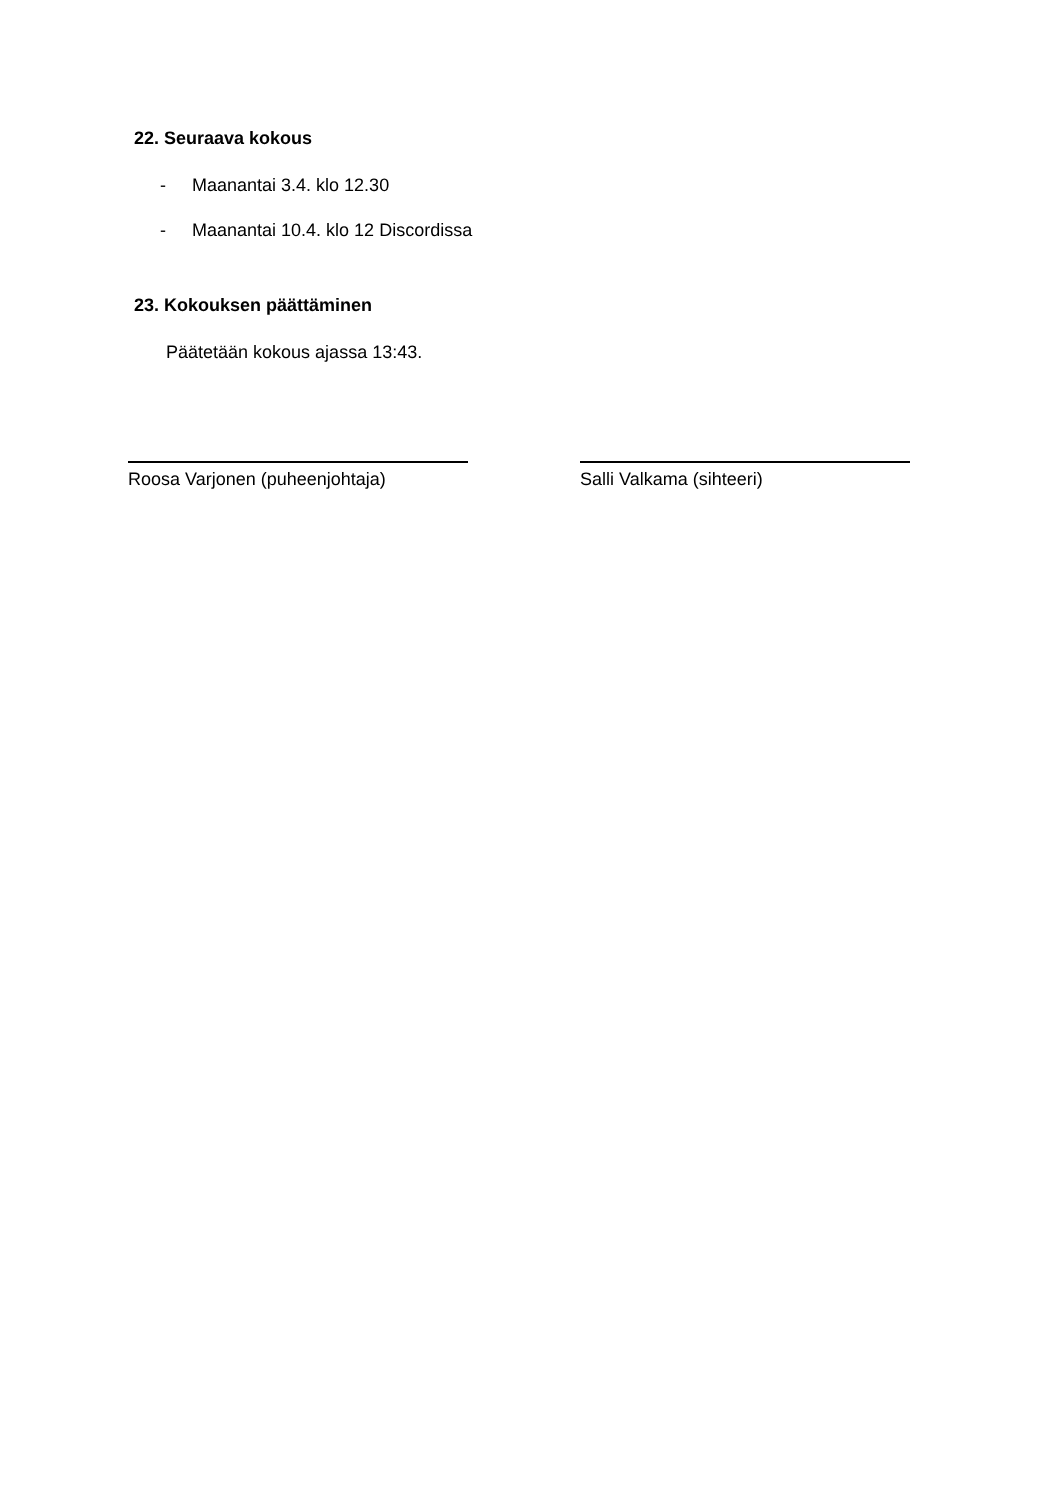22. Seuraava kokous
- Maanantai 3.4. klo 12.30
- Maanantai 10.4. klo 12 Discordissa
23. Kokouksen päättäminen
Päätetään kokous ajassa 13:43.
Roosa Varjonen (puheenjohtaja) Salli Valkama (sihteeri)